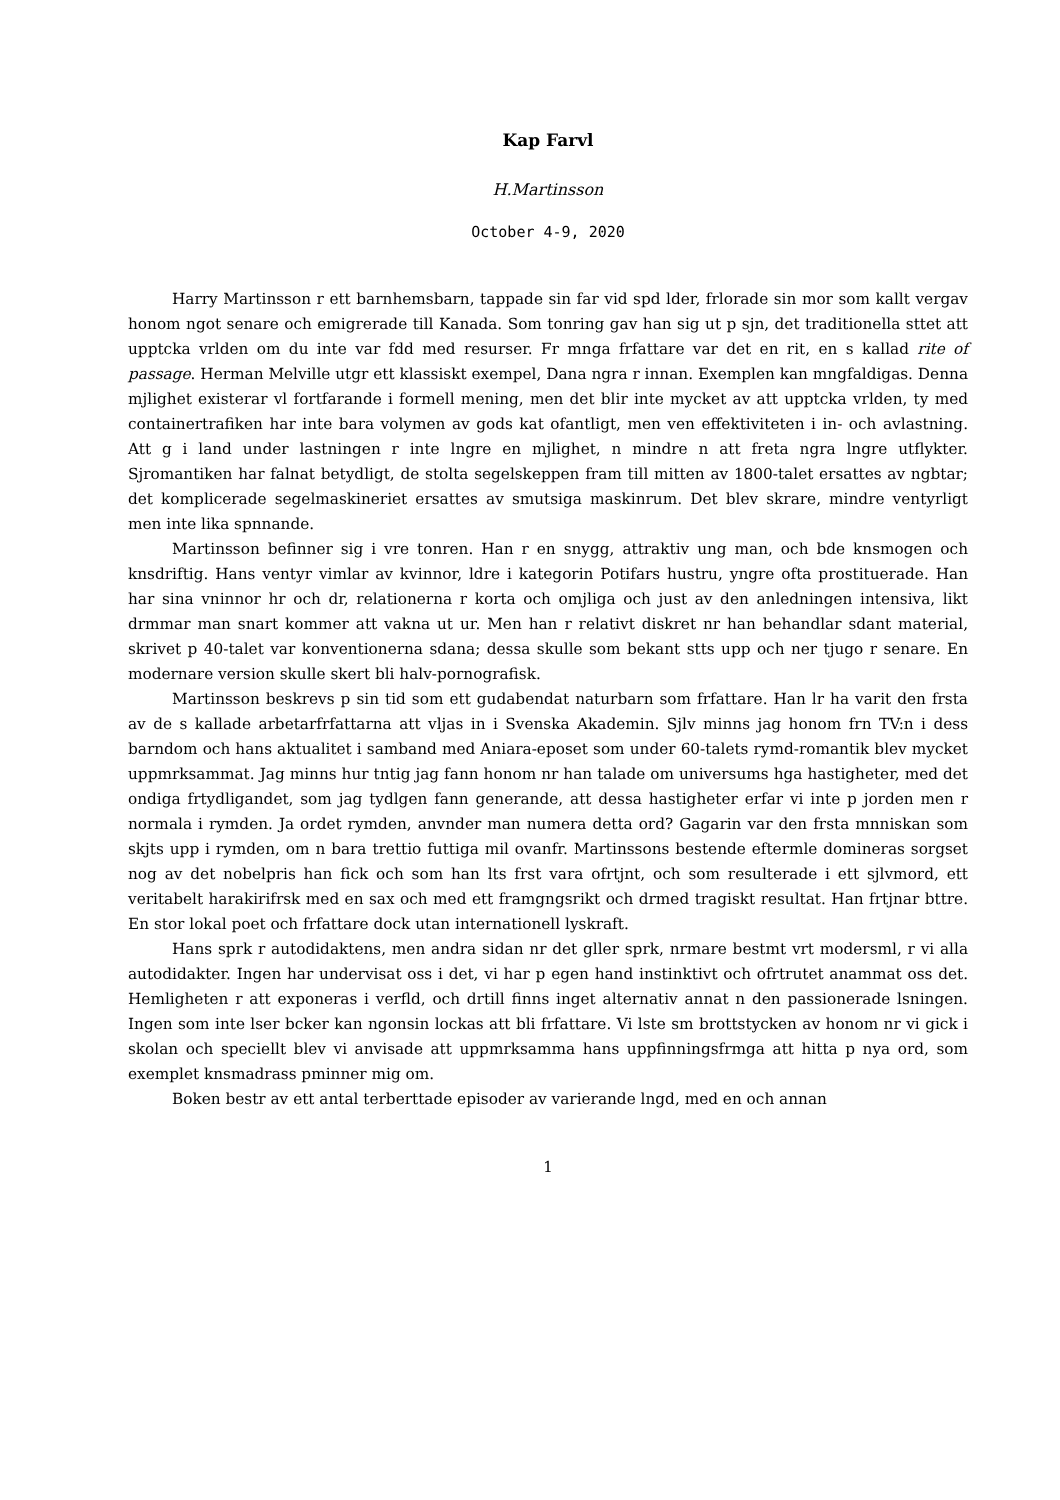Kap Farvl
H.Martinsson
October 4-9, 2020
Harry Martinsson r ett barnhemsbarn, tappade sin far vid spd lder, frlorade sin mor som kallt vergav honom ngot senare och emigrerade till Kanada. Som tonring gav han sig ut p sjn, det traditionella sttet att upptcka vrlden om du inte var fdd med resurser. Fr mnga frfattare var det en rit, en s kallad rite of passage. Herman Melville utgr ett klassiskt exempel, Dana ngra r innan. Exemplen kan mngfaldigas. Denna mjlighet existerar vl fortfarande i formell mening, men det blir inte mycket av att upptcka vrlden, ty med containertrafiken har inte bara volymen av gods kat ofantligt, men ven effektiviteten i in- och avlastning. Att g i land under lastningen r inte lngre en mjlighet, n mindre n att freta ngra lngre utflykter. Sjromantiken har falnat betydligt, de stolta segelskeppen fram till mitten av 1800-talet ersattes av ngbtar; det komplicerade segelmaskineriet ersattes av smutsiga maskinrum. Det blev skrare, mindre ventyrligt men inte lika spnnande.
Martinsson befinner sig i vre tonren. Han r en snygg, attraktiv ung man, och bde knsmogen och knsdriftig. Hans ventyr vimlar av kvinnor, ldre i kategorin Potifars hustru, yngre ofta prostituerade. Han har sina vninnor hr och dr, relationerna r korta och omjliga och just av den anledningen intensiva, likt drmmar man snart kommer att vakna ut ur. Men han r relativt diskret nr han behandlar sdant material, skrivet p 40-talet var konventionerna sdana; dessa skulle som bekant stts upp och ner tjugo r senare. En modernare version skulle skert bli halv-pornografisk.
Martinsson beskrevs p sin tid som ett gudabendat naturbarn som frfattare. Han lr ha varit den frsta av de s kallade arbetarfrfattarna att vljas in i Svenska Akademin. Sjlv minns jag honom frn TV:n i dess barndom och hans aktualitet i samband med Aniara-eposet som under 60-talets rymd-romantik blev mycket uppmrksammat. Jag minns hur tntig jag fann honom nr han talade om universums hga hastigheter, med det ondiga frtydligandet, som jag tydlgen fann generande, att dessa hastigheter erfar vi inte p jorden men r normala i rymden. Ja ordet rymden, anvnder man numera detta ord? Gagarin var den frsta mnniskan som skjts upp i rymden, om n bara trettio futtiga mil ovanfr. Martinssons bestende eftermle domineras sorgset nog av det nobelpris han fick och som han lts frst vara ofrtjnt, och som resulterade i ett sjlvmord, ett veritabelt harakirifrsk med en sax och med ett framgngsrikt och drmed tragiskt resultat. Han frtjnar bttre. En stor lokal poet och frfattare dock utan internationell lyskraft.
Hans sprk r autodidaktens, men andra sidan nr det gller sprk, nrmare bestmt vrt modersml, r vi alla autodidakter. Ingen har undervisat oss i det, vi har p egen hand instinktivt och ofrtrutet anammat oss det. Hemligheten r att exponeras i verfld, och drtill finns inget alternativ annat n den passionerade lsningen. Ingen som inte lser bcker kan ngonsin lockas att bli frfattare. Vi lste sm brottstycken av honom nr vi gick i skolan och speciellt blev vi anvisade att uppmrksamma hans uppfinningsfrmga att hitta p nya ord, som exemplet knsmadrass pminner mig om.
Boken bestr av ett antal terberttade episoder av varierande lngd, med en och annan
1